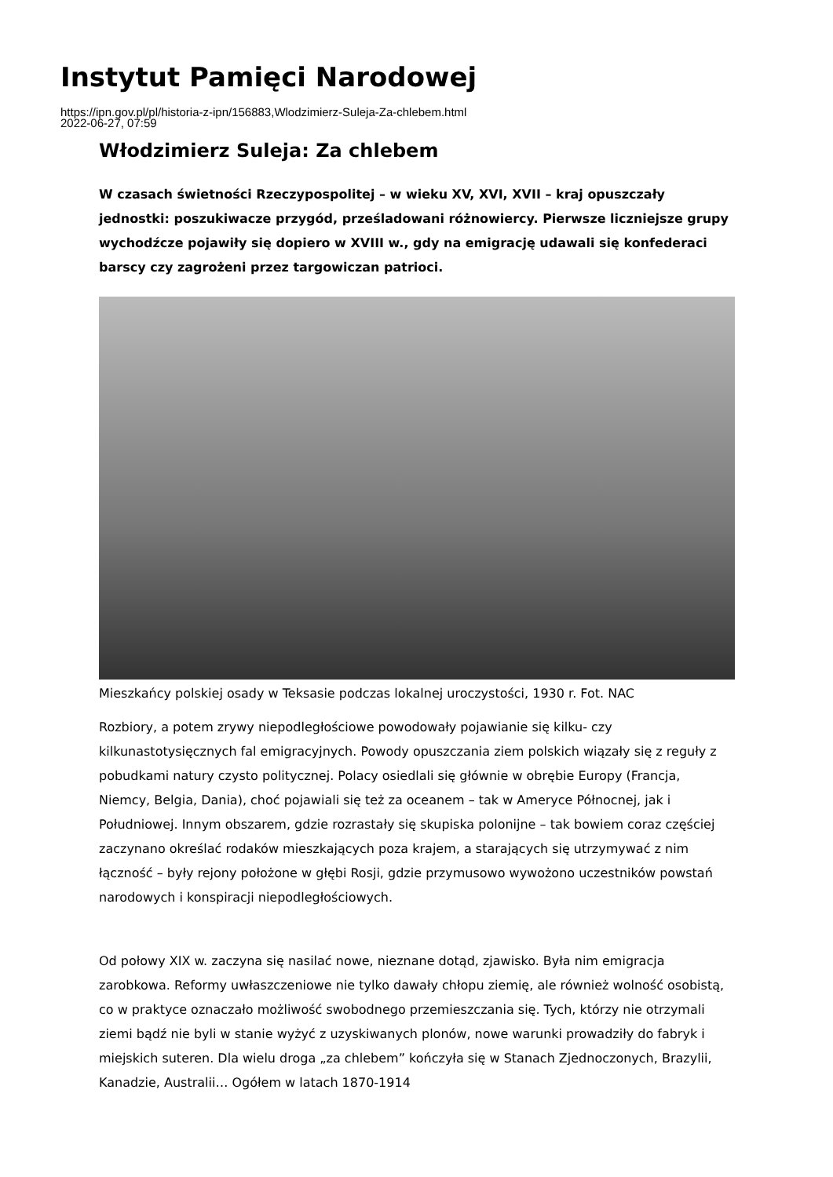Instytut Pamięci Narodowej
https://ipn.gov.pl/pl/historia-z-ipn/156883,Wlodzimierz-Suleja-Za-chlebem.html
2022-06-27, 07:59
Włodzimierz Suleja: Za chlebem
W czasach świetności Rzeczypospolitej – w wieku XV, XVI, XVII – kraj opuszczały jednostki: poszukiwacze przygód, prześladowani różnowiercy. Pierwsze liczniejsze grupy wychodźcze pojawiły się dopiero w XVIII w., gdy na emigrację udawali się konfederaci barscy czy zagrożeni przez targowiczan patrioci.
Mieszkańcy polskiej osady w Teksasie podczas lokalnej uroczystości, 1930 r. Fot. NAC
Rozbiory, a potem zrywy niepodległościowe powodowały pojawianie się kilku- czy kilkunastotysięcznych fal emigracyjnych. Powody opuszczania ziem polskich wiązały się z reguły z pobudkami natury czysto politycznej. Polacy osiedlali się głównie w obrębie Europy (Francja, Niemcy, Belgia, Dania), choć pojawiali się też za oceanem – tak w Ameryce Północnej, jak i Południowej. Innym obszarem, gdzie rozrastały się skupiska polonijne – tak bowiem coraz częściej zaczynano określać rodaków mieszkających poza krajem, a starających się utrzymywać z nim łączność – były rejony położone w głębi Rosji, gdzie przymusowo wywożono uczestników powstań narodowych i konspiracji niepodległościowych.
Od połowy XIX w. zaczyna się nasilać nowe, nieznane dotąd, zjawisko. Była nim emigracja zarobkowa. Reformy uwłaszczeniowe nie tylko dawały chłopu ziemię, ale również wolność osobistą, co w praktyce oznaczało możliwość swobodnego przemieszczania się. Tych, którzy nie otrzymali ziemi bądź nie byli w stanie wyżyć z uzyskiwanych plonów, nowe warunki prowadziły do fabryk i miejskich suteren. Dla wielu droga „za chlebem” kończyła się w Stanach Zjednoczonych, Brazylii, Kanadzie, Australii… Ogółem w latach 1870-1914